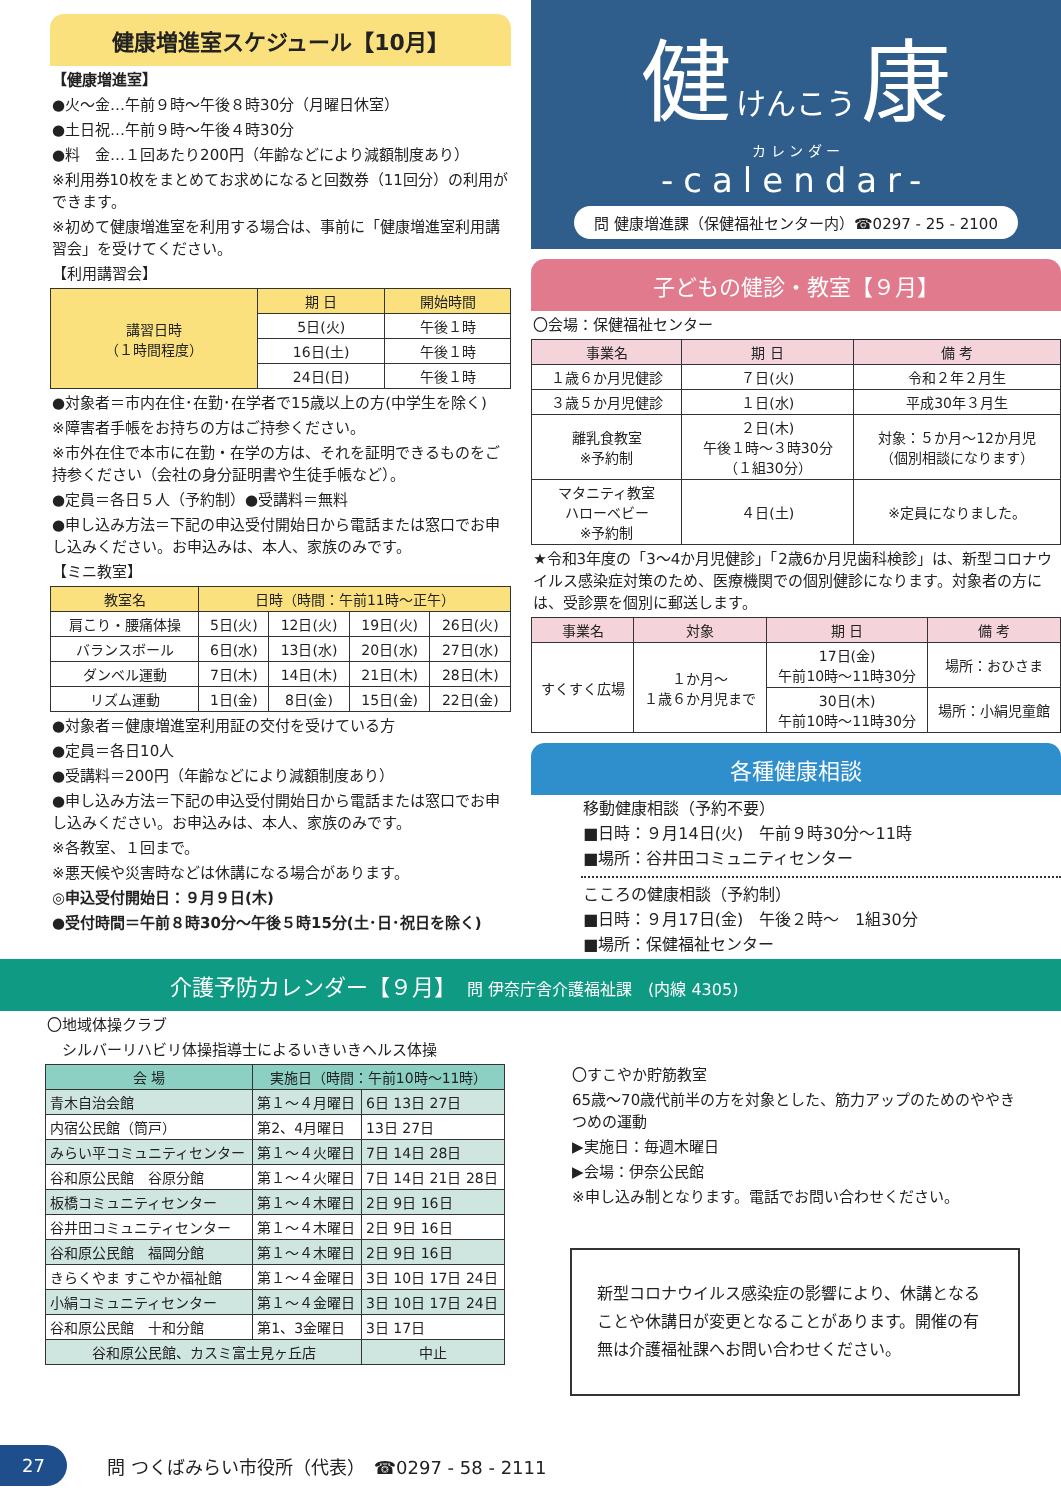健康増進室スケジュール【10月】
【健康増進室】
●火～金…午前９時～午後８時30分（月曜日休室）
●土日祝…午前９時～午後４時30分
●料　金…１回あたり200円（年齢などにより減額制度あり）
※利用券10枚をまとめてお求めになると回数券（11回分）の利用ができます。
※初めて健康増進室を利用する場合は、事前に「健康増進室利用講習会」を受けてください。
【利用講習会】
| 講習日時 （１時間程度） | 期 日 | 開始時間 |
| | 5日(火) | 午後１時 |
| | 16日(土) | 午後１時 |
| | 24日(日) | 午後１時 |
●対象者＝市内在住･在勤･在学者で15歳以上の方(中学生を除く)
※障害者手帳をお持ちの方はご持参ください。
※市外在住で本市に在勤・在学の方は、それを証明できるものをご持参ください（会社の身分証明書や生徒手帳など）。
●定員＝各日５人（予約制）●受講料＝無料
●申し込み方法＝下記の申込受付開始日から電話または窓口でお申し込みください。お申込みは、本人、家族のみです。
【ミニ教室】
| 教室名 | 日時（時間：午前11時～正午） | | | |
| --- | --- | --- | --- | --- |
| 肩こり・腰痛体操 | 5日(火) | 12日(火) | 19日(火) | 26日(火) |
| バランスボール | 6日(水) | 13日(水) | 20日(水) | 27日(水) |
| ダンベル運動 | 7日(木) | 14日(木) | 21日(木) | 28日(木) |
| リズム運動 | 1日(金) | 8日(金) | 15日(金) | 22日(金) |
●対象者＝健康増進室利用証の交付を受けている方
●定員＝各日10人
●受講料＝200円（年齢などにより減額制度あり）
●申し込み方法＝下記の申込受付開始日から電話または窓口でお申し込みください。お申込みは、本人、家族のみです。
※各教室、１回まで。
※悪天候や災害時などは休講になる場合があります。
◎申込受付開始日：９月９日(木)
●受付時間＝午前８時30分～午後５時15分(土･日･祝日を除く)
健 けんこう 康
カ レ ン ダ ー
-calendar-
問 健康増進課（保健福祉センター内）☎0297 - 25 - 2100
子どもの健診・教室【９月】
〇会場：保健福祉センター
| 事業名 | 期 日 | 備 考 |
| --- | --- | --- |
| １歳６か月児健診 | ７日(火) | 令和２年２月生 |
| ３歳５か月児健診 | １日(水) | 平成30年３月生 |
| 離乳食教室 ※予約制 | ２日(木) 午後１時～３時30分 （１組30分） | 対象：５か月～12か月児 （個別相談になります） |
| マタニティ教室 ハローベビー ※予約制 | ４日(土) | ※定員になりました。 |
★令和3年度の「3～4か月児健診」「2歳6か月児歯科検診」は、新型コロナウイルス感染症対策のため、医療機関での個別健診になります。対象者の方には、受診票を個別に郵送します。
| 事業名 | 対象 | 期 日 | 備 考 |
| --- | --- | --- | --- |
| すくすく広場 | １か月～ １歳６か月児まで | 17日(金) 午前10時～11時30分 | 場所：おひさま |
| | | 30日(木) 午前10時～11時30分 | 場所：小絹児童館 |
各種健康相談
移動健康相談（予約不要）
■日時：９月14日(火)　午前９時30分～11時
■場所：谷井田コミュニティセンター
こころの健康相談（予約制）
■日時：９月17日(金)　午後２時～　1組30分
■場所：保健福祉センター
介護予防カレンダー【９月】　問 伊奈庁舎介護福祉課　(内線 4305)
〇地域体操クラブ
　シルバーリハビリ体操指導士によるいきいきヘルス体操
| 会 場 | 実施日（時間：午前10時～11時） | |
| --- | --- | --- |
| 青木自治会館 | 第１～４月曜日 | 6日 13日 27日 |
| 内宿公民館（筒戸） | 第2、4月曜日 | 13日 27日 |
| みらい平コミュニティセンター | 第１～４火曜日 | 7日 14日 28日 |
| 谷和原公民館 谷原分館 | 第１～４火曜日 | 7日 14日 21日 28日 |
| 板橋コミュニティセンター | 第１～４木曜日 | 2日 9日 16日 |
| 谷井田コミュニティセンター | 第１～４木曜日 | 2日 9日 16日 |
| 谷和原公民館 福岡分館 | 第１～４木曜日 | 2日 9日 16日 |
| きらくやま すこやか福祉館 | 第１～４金曜日 | 3日 10日 17日 24日 |
| 小絹コミュニティセンター | 第１～４金曜日 | 3日 10日 17日 24日 |
| 谷和原公民館 十和分館 | 第1、3金曜日 | 3日 17日 |
| 谷和原公民館、カスミ富士見ヶ丘店 | | 中止 |
〇すこやか貯筋教室
65歳～70歳代前半の方を対象とした、筋力アップのためのややきつめの運動
▶実施日：毎週木曜日
▶会場：伊奈公民館
※申し込み制となります。電話でお問い合わせください。
新型コロナウイルス感染症の影響により、休講となることや休講日が変更となることがあります。開催の有無は介護福祉課へお問い合わせください。
27 問 つくばみらい市役所（代表）　☎0297 - 58 - 2111